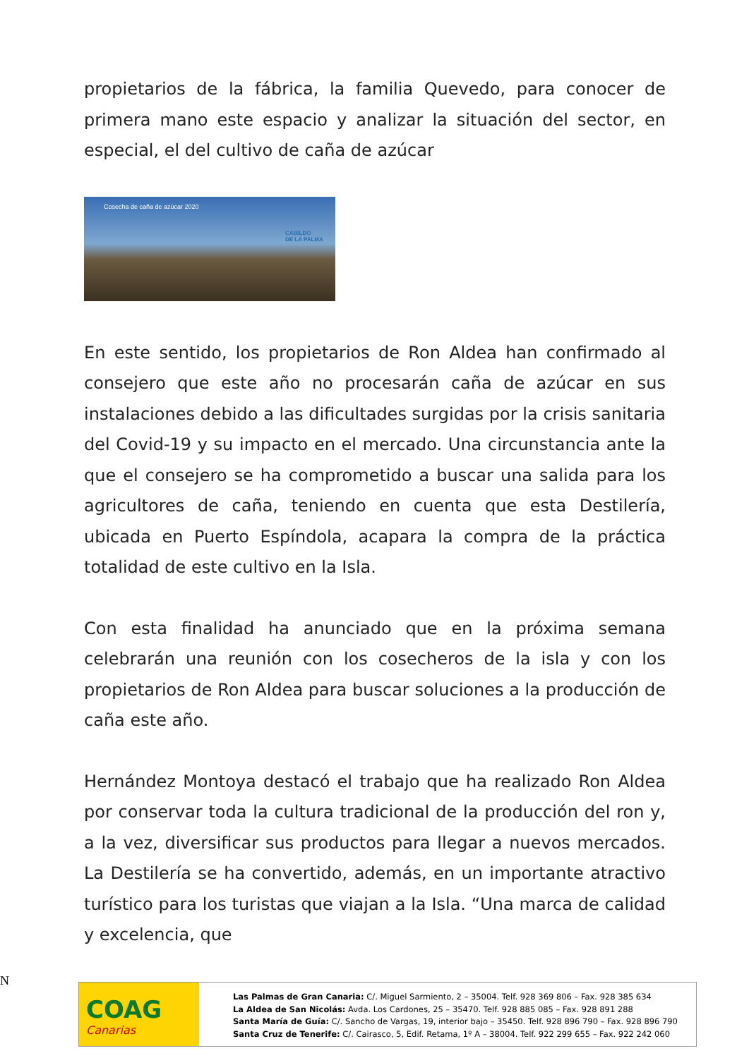propietarios de la fábrica, la familia Quevedo, para conocer de primera mano este espacio y analizar la situación del sector, en especial, el del cultivo de caña de azúcar
Cosecha de caña de azúcar 2020
CABILDO
DE LA PALMA
En este sentido, los propietarios de Ron Aldea han confirmado al consejero que este año no procesarán caña de azúcar en sus instalaciones debido a las dificultades surgidas por la crisis sanitaria del Covid-19 y su impacto en el mercado. Una circunstancia ante la que el consejero se ha comprometido a buscar una salida para los agricultores de caña, teniendo en cuenta que esta Destilería, ubicada en Puerto Espíndola, acapara la compra de la práctica totalidad de este cultivo en la Isla.
Con esta finalidad ha anunciado que en la próxima semana celebrarán una reunión con los cosecheros de la isla y con los propietarios de Ron Aldea para buscar soluciones a la producción de caña este año.
Hernández Montoya destacó el trabajo que ha realizado Ron Aldea por conservar toda la cultura tradicional de la producción del ron y, a la vez, diversificar sus productos para llegar a nuevos mercados. La Destilería se ha convertido, además, en un importante atractivo turístico para los turistas que viajan a la Isla. “Una marca de calidad y excelencia, que
N
COAG
Canarias
Las Palmas de Gran Canaria: C/. Miguel Sarmiento, 2 – 35004. Telf. 928 369 806 – Fax. 928 385 634
La Aldea de San Nicolás: Avda. Los Cardones, 25 – 35470. Telf. 928 885 085 – Fax. 928 891 288
Santa María de Guía: C/. Sancho de Vargas, 19, interior bajo – 35450. Telf. 928 896 790 – Fax. 928 896 790
Santa Cruz de Tenerife: C/. Cairasco, 5, Edif. Retama, 1º A – 38004. Telf. 922 299 655 – Fax. 922 242 060